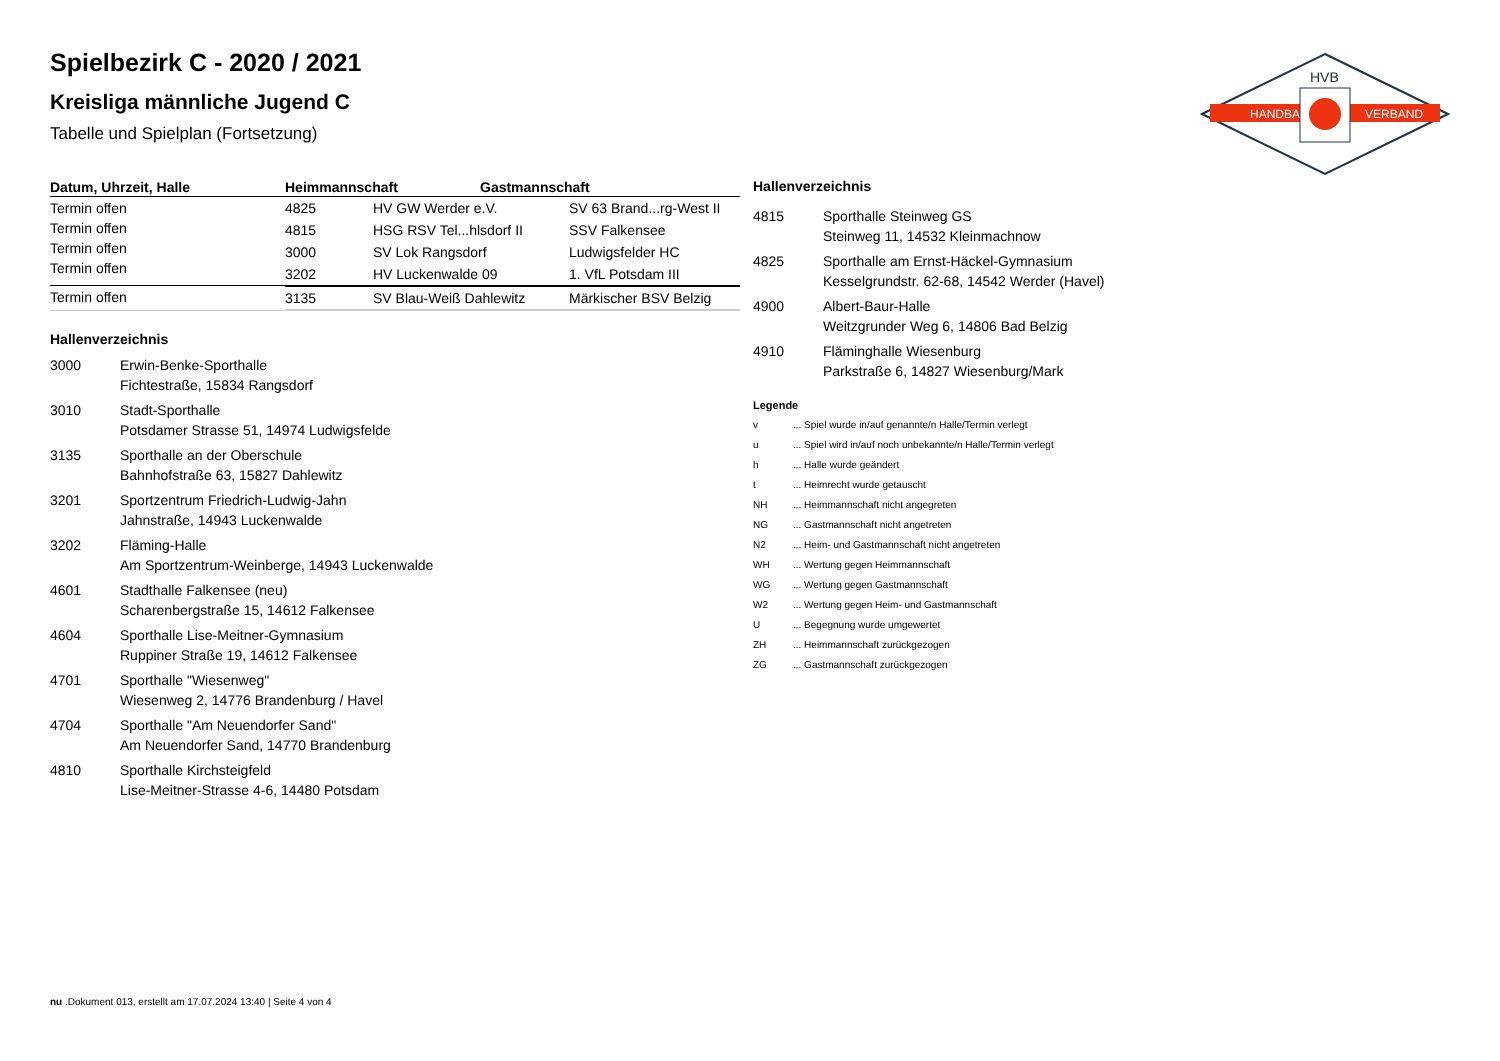Spielbezirk C - 2020 / 2021
Kreisliga männliche Jugend C
Tabelle und Spielplan (Fortsetzung)
HANDBALL
VERBAND
HVB
| Datum, Uhrzeit, Halle | Heimmannschaft | Gastmannschaft |
| --- | --- | --- |
| Termin offen Termin offen Termin offen Termin offen | / 4825 / HV GW Werder e.V. / SV 63 Brand...rg-West II / / 4815 / HSG RSV Tel...hlsdorf II / SSV Falkensee / / 3000 / SV Lok Rangsdorf / Ludwigsfelder HC / / 3202 / HV Luckenwalde 09 / 1. VfL Potsdam III / | |
| Termin offen | / 3135 / SV Blau-Weiß Dahlewitz / Märkischer BSV Belzig / | |
Hallenverzeichnis
3000 Erwin-Benke-Sporthalle
Fichtestraße, 15834 Rangsdorf
3010 Stadt-Sporthalle
Potsdamer Strasse 51, 14974 Ludwigsfelde
3135 Sporthalle an der Oberschule
Bahnhofstraße 63, 15827 Dahlewitz
3201 Sportzentrum Friedrich-Ludwig-Jahn
Jahnstraße, 14943 Luckenwalde
3202 Fläming-Halle
Am Sportzentrum-Weinberge, 14943 Luckenwalde
4601 Stadthalle Falkensee (neu)
Scharenbergstraße 15, 14612 Falkensee
4604 Sporthalle Lise-Meitner-Gymnasium
Ruppiner Straße 19, 14612 Falkensee
4701 Sporthalle "Wiesenweg"
Wiesenweg 2, 14776 Brandenburg / Havel
4704 Sporthalle "Am Neuendorfer Sand"
Am Neuendorfer Sand, 14770 Brandenburg
4810 Sporthalle Kirchsteigfeld
Lise-Meitner-Strasse 4-6, 14480 Potsdam
Hallenverzeichnis
4815 Sporthalle Steinweg GS
Steinweg 11, 14532 Kleinmachnow
4825 Sporthalle am Ernst-Häckel-Gymnasium
Kesselgrundstr. 62-68, 14542 Werder (Havel)
4900 Albert-Baur-Halle
Weitzgrunder Weg 6, 14806 Bad Belzig
4910 Fläminghalle Wiesenburg
Parkstraße 6, 14827 Wiesenburg/Mark
Legende
v ... Spiel wurde in/auf genannte/n Halle/Termin verlegt
u ... Spiel wird in/auf noch unbekannte/n Halle/Termin verlegt
h ... Halle wurde geändert
t ... Heimrecht wurde getauscht
NH ... Heimmannschaft nicht angegreten
NG ... Gastmannschaft nicht angetreten
N2 ... Heim- und Gastmannschaft nicht angetreten
WH ... Wertung gegen Heimmannschaft
WG ... Wertung gegen Gastmannschaft
W2 ... Wertung gegen Heim- und Gastmannschaft
U ... Begegnung wurde umgewertet
ZH ... Heimmannschaft zurückgezogen
ZG ... Gastmannschaft zurückgezogen
nu .Dokument 013, erstellt am 17.07.2024 13:40 | Seite 4 von 4